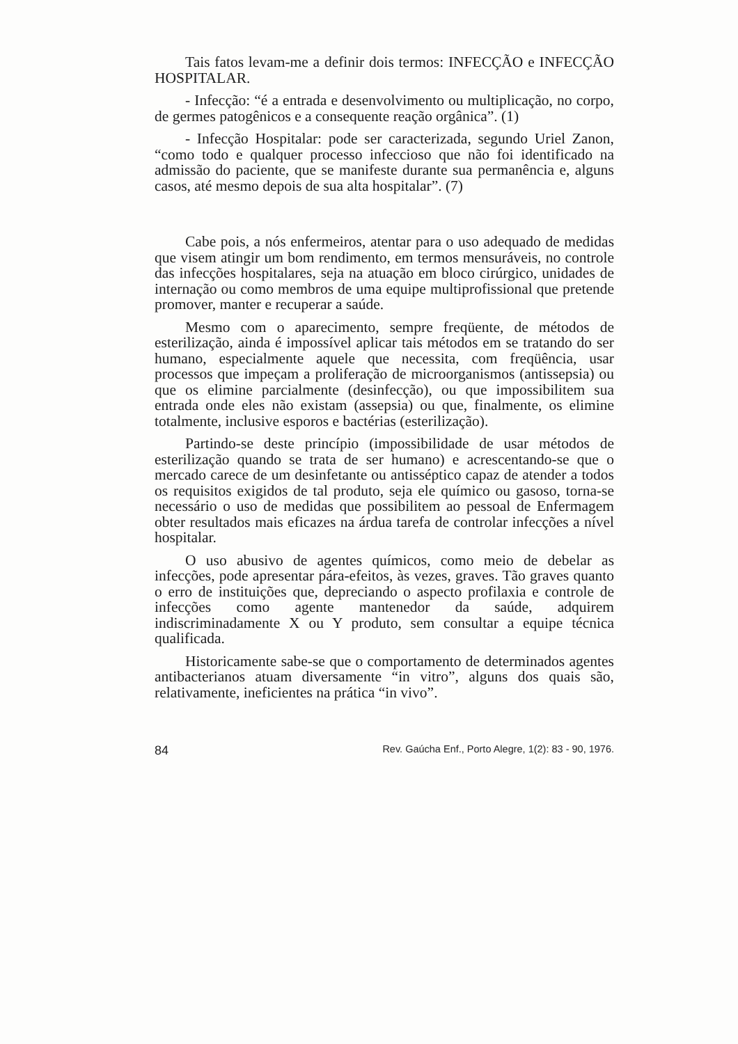Tais fatos levam-me a definir dois termos: INFECÇÃO e INFECÇÃO HOSPITALAR.
- Infecção: “é a entrada e desenvolvimento ou multiplicação, no corpo, de germes patogênicos e a consequente reação orgânica”. (1)
- Infecção Hospitalar: pode ser caracterizada, segundo Uriel Zanon, “como todo e qualquer processo infeccioso que não foi identificado na admissão do paciente, que se manifeste durante sua permanência e, alguns casos, até mesmo depois de sua alta hospitalar”. (7)
Cabe pois, a nós enfermeiros, atentar para o uso adequado de medidas que visem atingir um bom rendimento, em termos mensuráveis, no controle das infecções hospitalares, seja na atuação em bloco cirúrgico, unidades de internação ou como membros de uma equipe multiprofissional que pretende promover, manter e recuperar a saúde.
Mesmo com o aparecimento, sempre freqüente, de métodos de esterilização, ainda é impossível aplicar tais métodos em se tratando do ser humano, especialmente aquele que necessita, com freqüência, usar processos que impeçam a proliferação de microorganismos (antissepsia) ou que os elimine parcialmente (desinfecção), ou que impossibilitem sua entrada onde eles não existam (assepsia) ou que, finalmente, os elimine totalmente, inclusive esporos e bactérias (esterilização).
Partindo-se deste princípio (impossibilidade de usar métodos de esterilização quando se trata de ser humano) e acrescentando-se que o mercado carece de um desinfetante ou antisséptico capaz de atender a todos os requisitos exigidos de tal produto, seja ele químico ou gasoso, torna-se necessário o uso de medidas que possibilitem ao pessoal de Enfermagem obter resultados mais eficazes na árdua tarefa de controlar infecções a nível hospitalar.
O uso abusivo de agentes químicos, como meio de debelar as infecções, pode apresentar pára-efeitos, às vezes, graves. Tão graves quanto o erro de instituições que, depreciando o aspecto profilaxia e controle de infecções como agente mantenedor da saúde, adquirem indiscriminadamente X ou Y produto, sem consultar a equipe técnica qualificada.
Historicamente sabe-se que o comportamento de determinados agentes antibacterianos atuam diversamente “in vitro”, alguns dos quais são, relativamente, ineficientes na prática “in vivo”.
84 Rev. Gaúcha Enf., Porto Alegre, 1(2): 83 - 90, 1976.